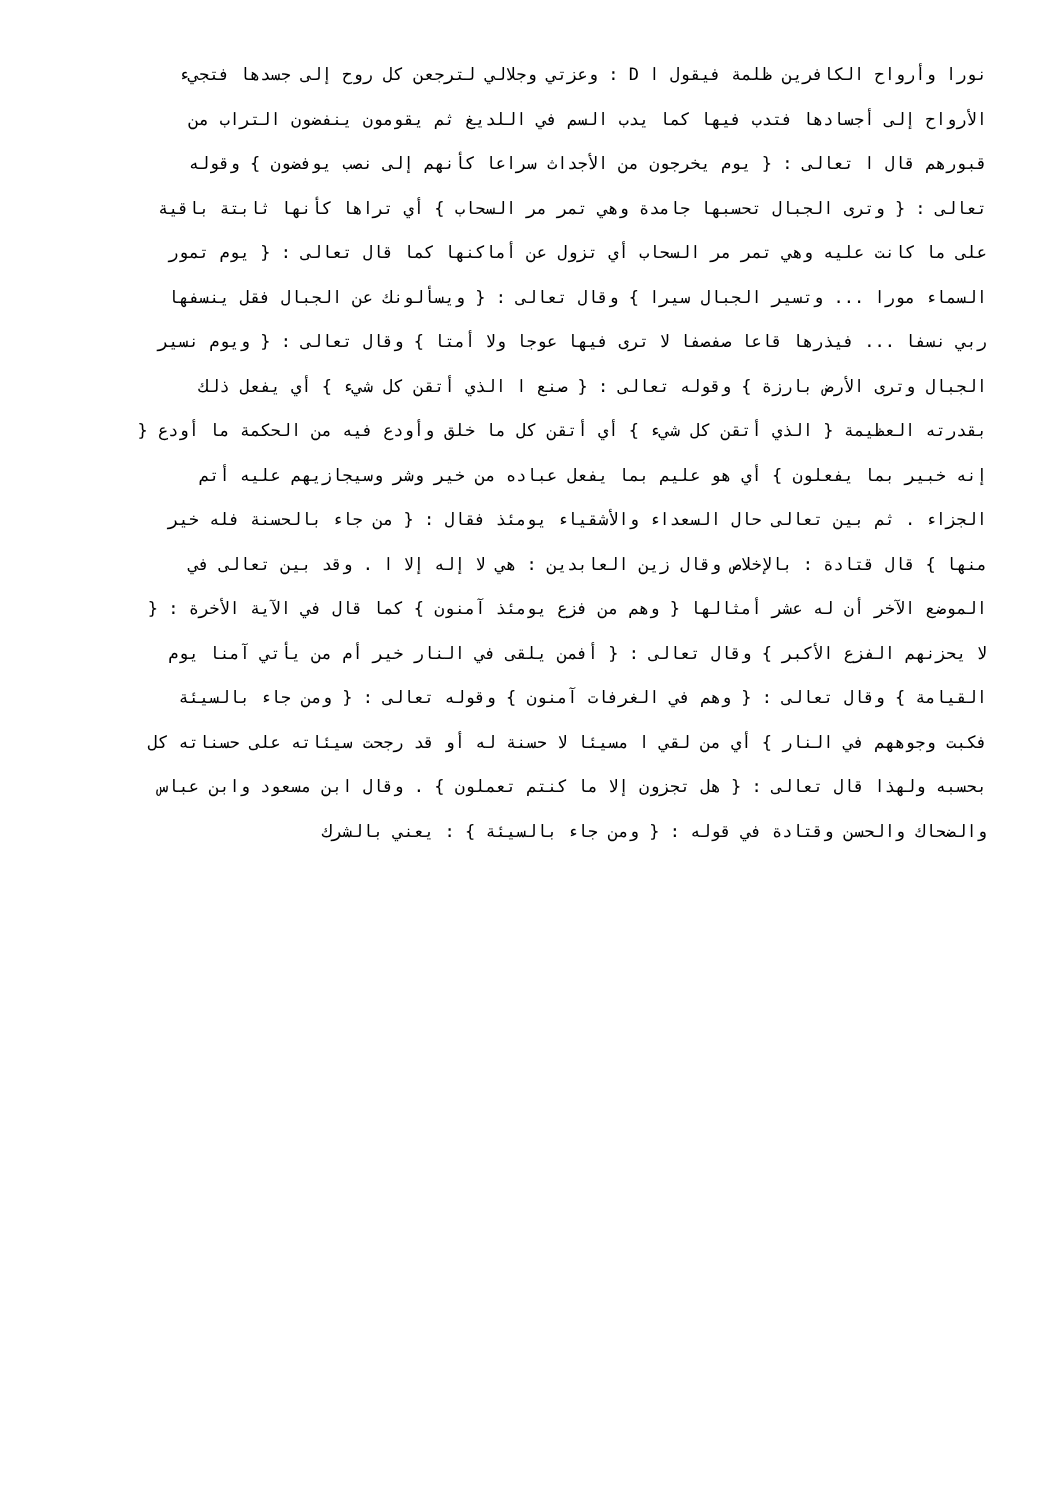نورا وأرواح الكافرين ظلمة فيقول ا D : وعزتي وجلالي لترجعن كل روح إلى جسدها فتجيء
الأرواح إلى أجسادها فتدب فيها كما يدب السم في اللديغ ثم يقومون ينفضون التراب من
قبورهم قال ا تعالى : { يوم يخرجون من الأجداث سراعا كأنهم إلى نصب يوفضون } وقوله
تعالى : { وترى الجبال تحسبها جامدة وهي تمر مر السحاب } أي تراها كأنها ثابتة باقية
على ما كانت عليه وهي تمر مر السحاب أي تزول عن أماكنها كما قال تعالى : { يوم تمور
السماء مورا ... وتسير الجبال سيرا } وقال تعالى : { ويسألونك عن الجبال فقل ينسفها
ربي نسفا ... فيذرها قاعا صفصفا لا ترى فيها عوجا ولا أمتا } وقال تعالى : { ويوم نسير
الجبال وترى الأرض بارزة } وقوله تعالى : { صنع ا الذي أتقن كل شيء } أي يفعل ذلك
بقدرته العظيمة { الذي أتقن كل شيء } أي أتقن كل ما خلق وأودع فيه من الحكمة ما أودع {
إنه خبير بما يفعلون } أي هو عليم بما يفعل عباده من خير وشر وسيجازيهم عليه أتم
الجزاء . ثم بين تعالى حال السعداء والأشقياء يومئذ فقال : { من جاء بالحسنة فله خير
منها } قال قتادة : بالإخلاص وقال زين العابدين : هي لا إله إلا ا . وقد بين تعالى في
الموضع الآخر أن له عشر أمثالها { وهم من فزع يومئذ آمنون } كما قال في الآية الأخرة : {
لا يحزنهم الفزع الأكبر } وقال تعالى : { أفمن يلقى في النار خير أم من يأتي آمنا يوم
القيامة } وقال تعالى : { وهم في الغرفات آمنون } وقوله تعالى : { ومن جاء بالسيئة
فكبت وجوههم في النار } أي من لقي ا مسيئا لا حسنة له أو قد رجحت سيئاته على حسناته كل
بحسبه ولهذا قال تعالى : { هل تجزون إلا ما كنتم تعملون } . وقال ابن مسعود وابن عباس
والضحاك والحسن وقتادة في قوله : { ومن جاء بالسيئة } : يعني بالشرك